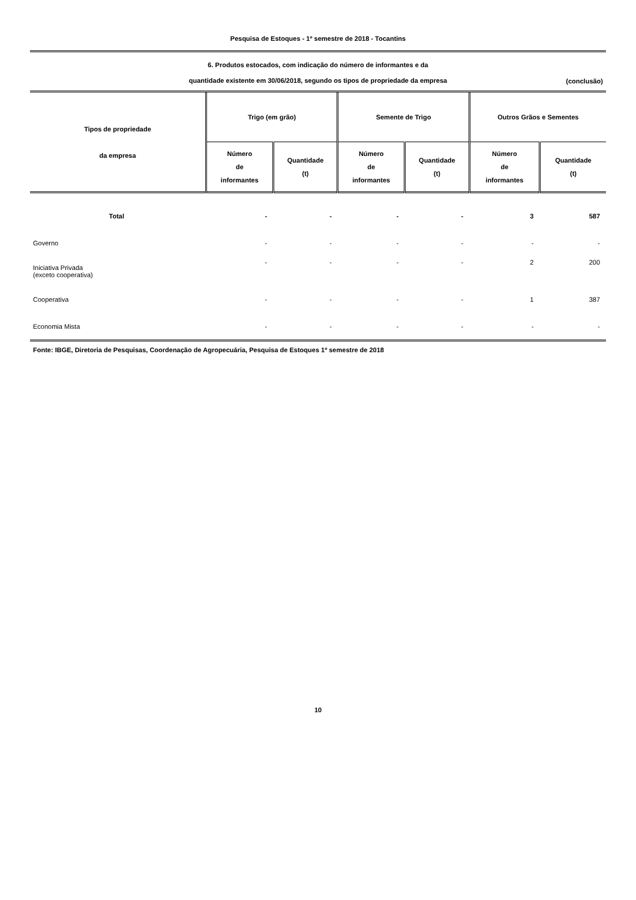Pesquisa de Estoques - 1º semestre de 2018 - Tocantins
6. Produtos estocados, com indicação do número de informantes e da
quantidade existente em 30/06/2018, segundo os tipos de propriedade da empresa
(conclusão)
| Tipos de propriedade da empresa | Trigo (em grão) | | Semente de Trigo | | Outros Grãos e Sementes | |
| --- | --- | --- | --- | --- | --- | --- |
| | Número de informantes | Quantidade (t) | Número de informantes | Quantidade (t) | Número de informantes | Quantidade (t) |
| Total | - | - | - | - | 3 | 587 |
| Governo | - | - | - | - | - | - |
| Iniciativa Privada (exceto cooperativa) | - | - | - | - | 2 | 200 |
| Cooperativa | - | - | - | - | 1 | 387 |
| Economia Mista | - | - | - | - | - | - |
Fonte: IBGE, Diretoria de Pesquisas, Coordenação de Agropecuária, Pesquisa de Estoques 1º semestre de 2018
10